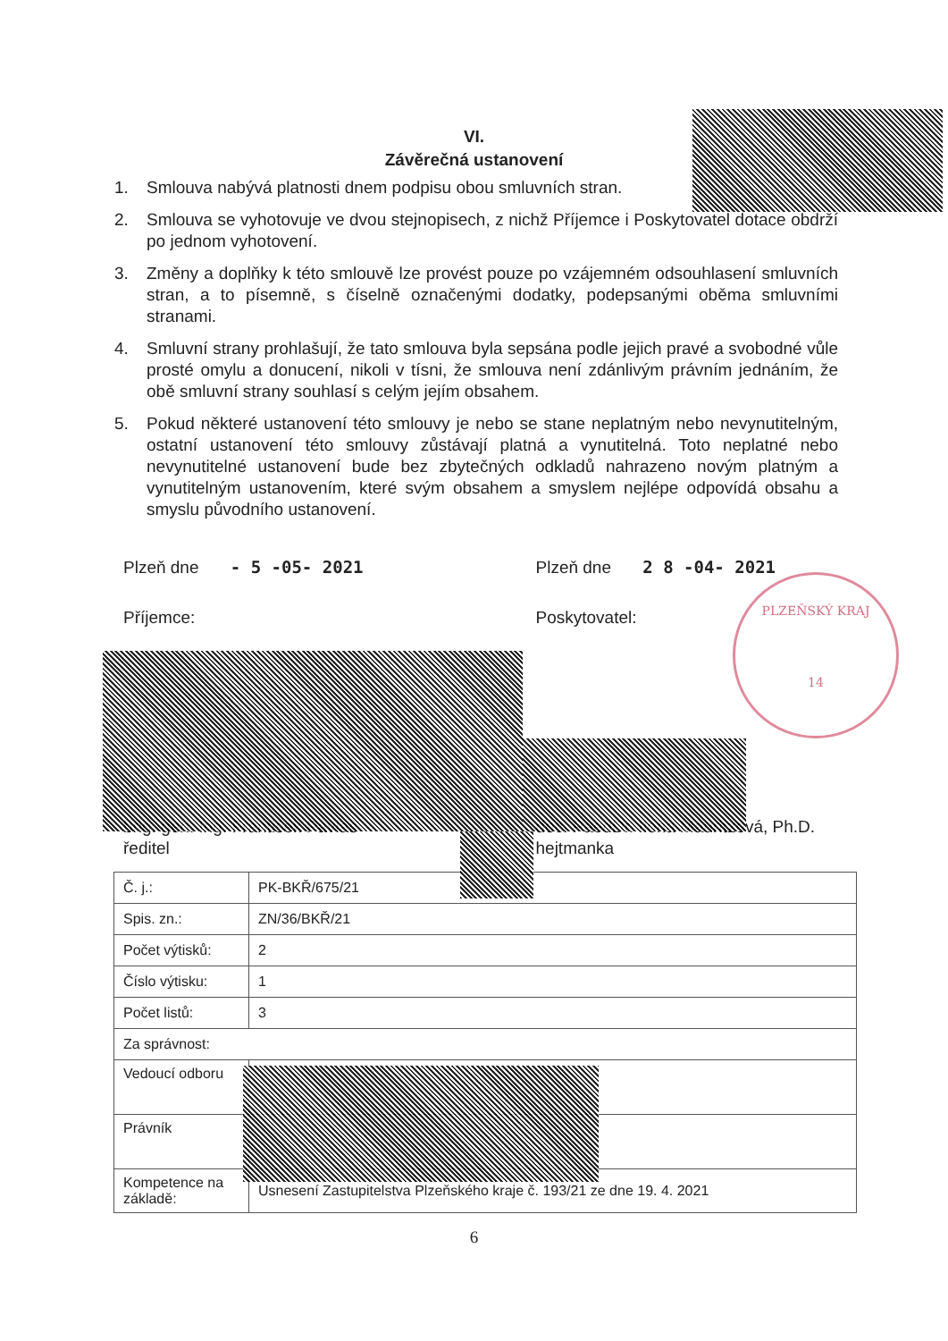PLZEŇSKÝ KRAJ
14
VI.
Závěrečná ustanovení
1. Smlouva nabývá platnosti dnem podpisu obou smluvních stran.
2. Smlouva se vyhotovuje ve dvou stejnopisech, z nichž Příjemce i Poskytovatel dotace obdrží po jednom vyhotovení.
3. Změny a doplňky k této smlouvě lze provést pouze po vzájemném odsouhlasení smluvních stran, a to písemně, s číselně označenými dodatky, podepsanými oběma smluvními stranami.
4. Smluvní strany prohlašují, že tato smlouva byla sepsána podle jejich pravé a svobodné vůle prosté omylu a donucení, nikoli v tísni, že smlouva není zdánlivým právním jednáním, že obě smluvní strany souhlasí s celým jejím obsahem.
5. Pokud některé ustanovení této smlouvy je nebo se stane neplatným nebo nevynutitelným, ostatní ustanovení této smlouvy zůstávají platná a vynutitelná. Toto neplatné nebo nevynutitelné ustanovení bude bez zbytečných odkladů nahrazeno novým platným a vynutitelným ustanovením, které svým obsahem a smyslem nejlépe odpovídá obsahu a smyslu původního ustanovení.
Plzeň dne - 5 -05- 2021 Plzeň dne 2 8 -04- 2021
Příjemce: Poskytovatel:
brig. gen. Ing. František Pavlas
ředitel
doc. PaedDr. Ilona Mauritzová, Ph.D.
hejtmanka
| Č. j.: | PK-BKŘ/675/21 |
| Spis. zn.: | ZN/36/BKŘ/21 |
| Počet výtisků: | 2 |
| Číslo výtisku: | 1 |
| Počet listů: | 3 |
| Za správnost: | |
| Vedoucí odboru | |
| Právník | |
| Kompetence na základě: | Usnesení Zastupitelstva Plzeňského kraje č. 193/21 ze dne 19. 4. 2021 |
6